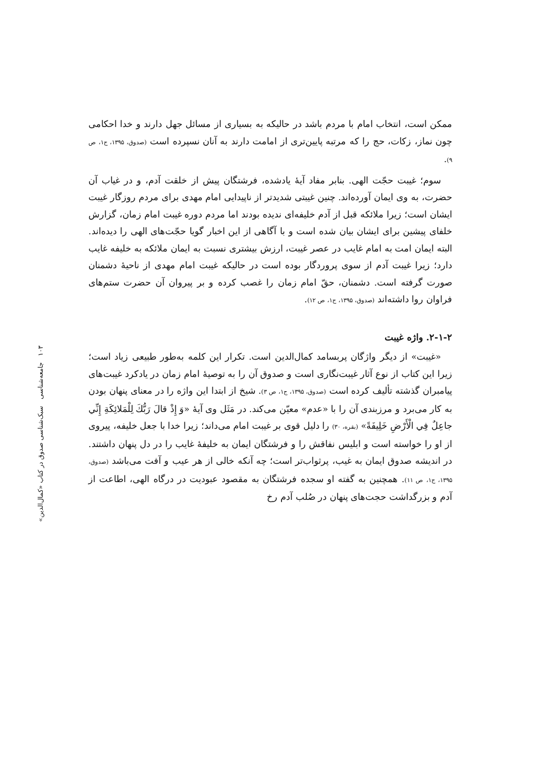ممکن است، انتخاب امام با مردم باشد در حالیکه به بسیاری از مسائل جهل دارند و خدا احکامی چون نماز، زکات، حج را که مرتبه پایین‌تری از امامت دارند به آنان نسپرده است (صدوق، ۱۳۹۵، ج۱، ص ۹).
سوم؛ غیبت حجّت الهی. بنابر مفاد آیهٔ یادشده، فرشتگان پیش از خلقت آدم، و در غیاب آن حضرت، به وی ایمان آورده‌اند. چنین غیبتی شدیدتر از ناپیدایی امام مهدی برای مردم روزگار غیبت ایشان است؛ زیرا ملائکه قبل از آدم خلیفه‌ای ندیده بودند اما مردم دوره غیبت امام زمان، گزارش خلفای پیشین برای ایشان بیان شده است و با آگاهی از این اخبار گویا حجّت‌های الهی را دیده‌اند. البته ایمان امت به امام غایب در عصر غیبت، ارزش بیشتری نسبت به ایمان ملائکه به خلیفه غایب دارد؛ زیرا غیبت آدم از سوی پروردگار بوده است در حالیکه غیبت امام مهدی از ناحیهٔ دشمنان صورت گرفته است. دشمنان، حقّ امام زمان را غصب کرده و بر پیروان آن حضرت ستم‌های فراوان روا داشته‌اند (صدوق، ۱۳۹۵، ج۱، ص ۱۲).
۲-۱-۲. واژه غیبت
«غیبت» از دیگر واژگان پربسامد کمال‌الدین است. تکرار این کلمه به‌طور طبیعی زیاد است؛ زیرا این کتاب از نوع آثار غیبت‌نگاری است و صدوق آن را به توصیهٔ امام زمان در یادکرد غیبت‌های پیامبران گذشته تألیف کرده است (صدوق، ۱۳۹۵، ج۱، ص ۳). شیخ از ابتدا این واژه را در معنای پنهان بودن به کار می‌برد و مرزبندی آن را با «عدم» معیّن می‌کند. در مَثَل وی آیهٔ «وَ إِذْ قالَ رَبُّكَ لِلْمَلائِكَةِ إِنِّي جاعِلٌ فِي الْأَرْضِ خَلِيفَةً» (بقره، ۳۰) را دلیل قوی بر غیبت امام می‌داند؛ زیرا خدا با جعل خلیفه، پیروی از او را خواسته است و ابلیس نفاقش را و فرشتگان ایمان به خلیفهٔ غایب را در دل پنهان داشتند. در اندیشه صدوق ایمان به غیب، پرثواب‌تر است؛ چه آنکه خالی از هر عیب و آفت می‌باشد (صدوق، ۱۳۹۵، ج۱، ص ۱۱). همچنین به گفته او سجده فرشتگان به مقصود عبودیت در درگاه الهی، اطاعت از آدم و بزرگداشت حجت‌های پنهان در صُلب آدم رخ
۱۰۳ جامعه‌شناسی سبک‌شناسی صدوق در کتاب «کمال‌الدین»